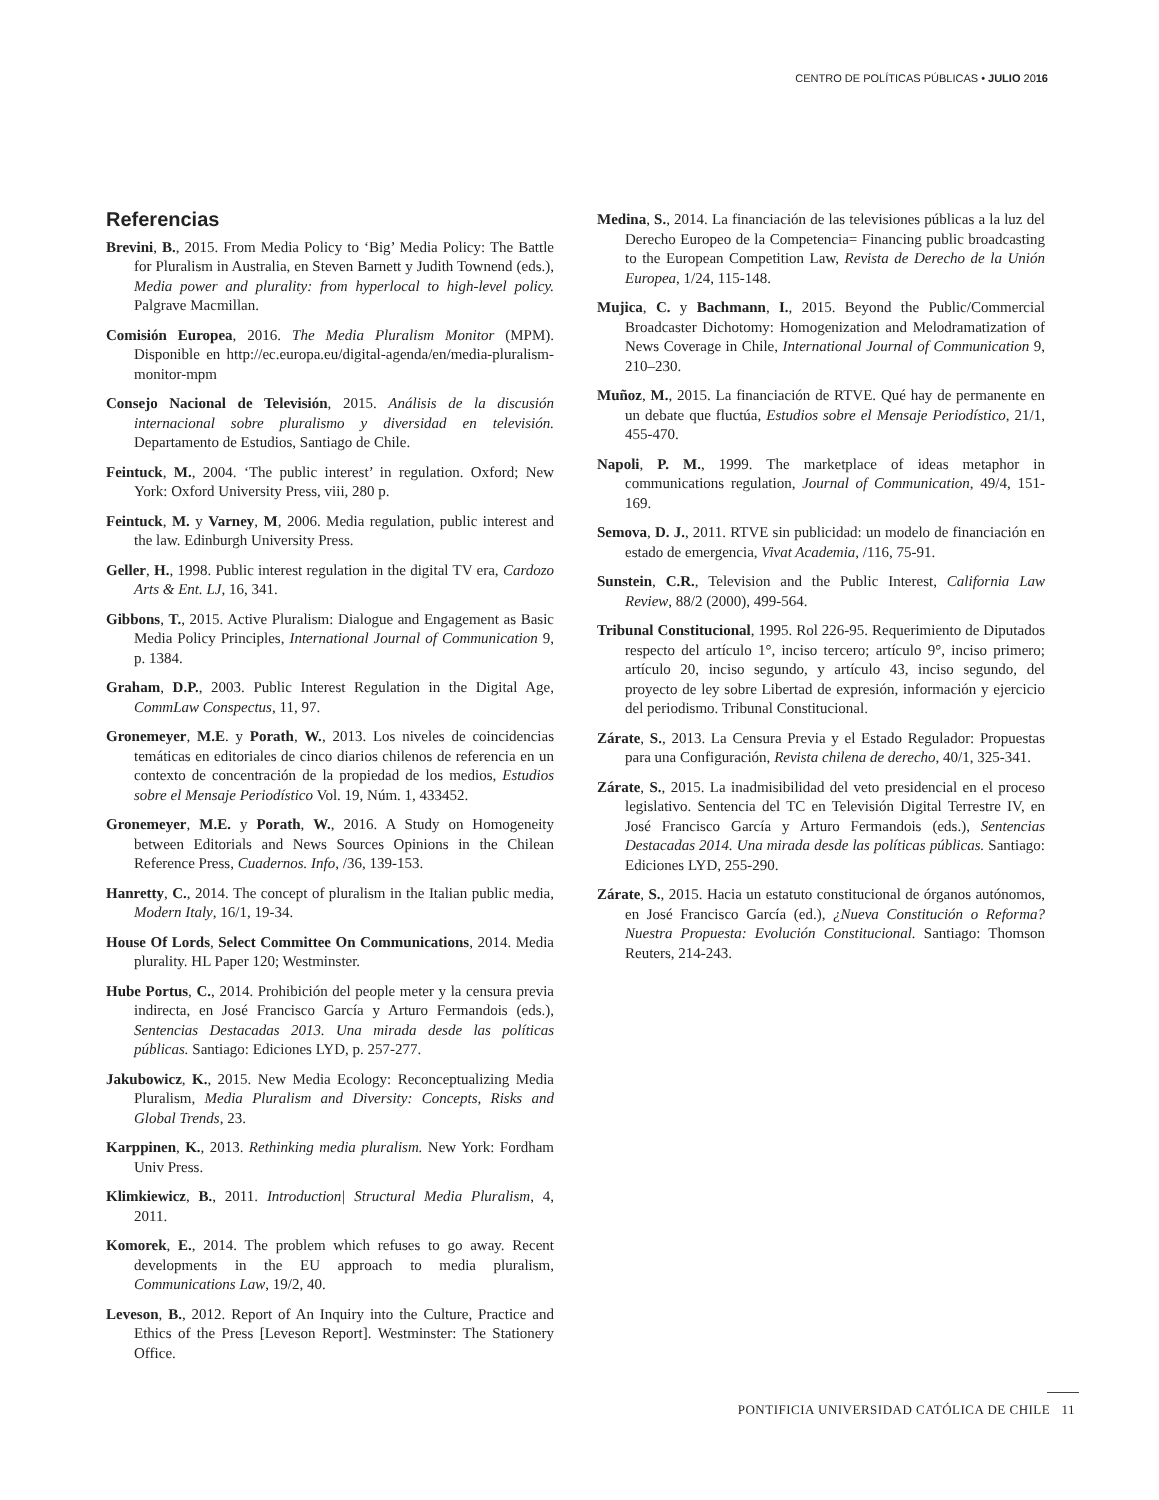CENTRO DE POLÍTICAS PÚBLICAS • JULIO 2016
Referencias
Brevini, B., 2015. From Media Policy to ‘Big’ Media Policy: The Battle for Pluralism in Australia, en Steven Barnett y Judith Townend (eds.), Media power and plurality: from hyperlocal to high-level policy. Palgrave Macmillan.
Comisión Europea, 2016. The Media Pluralism Monitor (MPM). Disponible en http://ec.europa.eu/digital-agenda/en/media-pluralism-monitor-mpm
Consejo Nacional de Televisión, 2015. Análisis de la discusión internacional sobre pluralismo y diversidad en televisión. Departamento de Estudios, Santiago de Chile.
Feintuck, M., 2004. ‘The public interest’ in regulation. Oxford; New York: Oxford University Press, viii, 280 p.
Feintuck, M. y Varney, M, 2006. Media regulation, public interest and the law. Edinburgh University Press.
Geller, H., 1998. Public interest regulation in the digital TV era, Cardozo Arts & Ent. LJ, 16, 341.
Gibbons, T., 2015. Active Pluralism: Dialogue and Engagement as Basic Media Policy Principles, International Journal of Communication 9, p. 1384.
Graham, D.P., 2003. Public Interest Regulation in the Digital Age, CommLaw Conspectus, 11, 97.
Gronemeyer, M.E. y Porath, W., 2013. Los niveles de coincidencias temáticas en editoriales de cinco diarios chilenos de referencia en un contexto de concentración de la propiedad de los medios, Estudios sobre el Mensaje Periodístico Vol. 19, Núm. 1, 433452.
Gronemeyer, M.E. y Porath, W., 2016. A Study on Homogeneity between Editorials and News Sources Opinions in the Chilean Reference Press, Cuadernos. Info, /36, 139-153.
Hanretty, C., 2014. The concept of pluralism in the Italian public media, Modern Italy, 16/1, 19-34.
House Of Lords, Select Committee On Communications, 2014. Media plurality. HL Paper 120; Westminster.
Hube Portus, C., 2014. Prohibición del people meter y la censura previa indirecta, en José Francisco García y Arturo Fermandois (eds.), Sentencias Destacadas 2013. Una mirada desde las políticas públicas. Santiago: Ediciones LYD, p. 257-277.
Jakubowicz, K., 2015. New Media Ecology: Reconceptualizing Media Pluralism, Media Pluralism and Diversity: Concepts, Risks and Global Trends, 23.
Karppinen, K., 2013. Rethinking media pluralism. New York: Fordham Univ Press.
Klimkiewicz, B., 2011. Introduction| Structural Media Pluralism, 4, 2011.
Komorek, E., 2014. The problem which refuses to go away. Recent developments in the EU approach to media pluralism, Communications Law, 19/2, 40.
Leveson, B., 2012. Report of An Inquiry into the Culture, Practice and Ethics of the Press [Leveson Report]. Westminster: The Stationery Office.
Medina, S., 2014. La financiación de las televisiones públicas a la luz del Derecho Europeo de la Competencia= Financing public broadcasting to the European Competition Law, Revista de Derecho de la Unión Europea, 1/24, 115-148.
Mujica, C. y Bachmann, I., 2015. Beyond the Public/Commercial Broadcaster Dichotomy: Homogenization and Melodramatization of News Coverage in Chile, International Journal of Communication 9, 210–230.
Muñoz, M., 2015. La financiación de RTVE. Qué hay de permanente en un debate que fluctúa, Estudios sobre el Mensaje Periodístico, 21/1, 455-470.
Napoli, P. M., 1999. The marketplace of ideas metaphor in communications regulation, Journal of Communication, 49/4, 151-169.
Semova, D. J., 2011. RTVE sin publicidad: un modelo de financiación en estado de emergencia, Vivat Academia, /116, 75-91.
Sunstein, C.R., Television and the Public Interest, California Law Review, 88/2 (2000), 499-564.
Tribunal Constitucional, 1995. Rol 226-95. Requerimiento de Diputados respecto del artículo 1°, inciso tercero; artículo 9°, inciso primero; artículo 20, inciso segundo, y artículo 43, inciso segundo, del proyecto de ley sobre Libertad de expresión, información y ejercicio del periodismo. Tribunal Constitucional.
Zárate, S., 2013. La Censura Previa y el Estado Regulador: Propuestas para una Configuración, Revista chilena de derecho, 40/1, 325-341.
Zárate, S., 2015. La inadmisibilidad del veto presidencial en el proceso legislativo. Sentencia del TC en Televisión Digital Terrestre IV, en José Francisco García y Arturo Fermandois (eds.), Sentencias Destacadas 2014. Una mirada desde las políticas públicas. Santiago: Ediciones LYD, 255-290.
Zárate, S., 2015. Hacia un estatuto constitucional de órganos autónomos, en José Francisco García (ed.), ¿Nueva Constitución o Reforma? Nuestra Propuesta: Evolución Constitucional. Santiago: Thomson Reuters, 214-243.
PONTIFICIA UNIVERSIDAD CATÓLICA DE CHILE 11